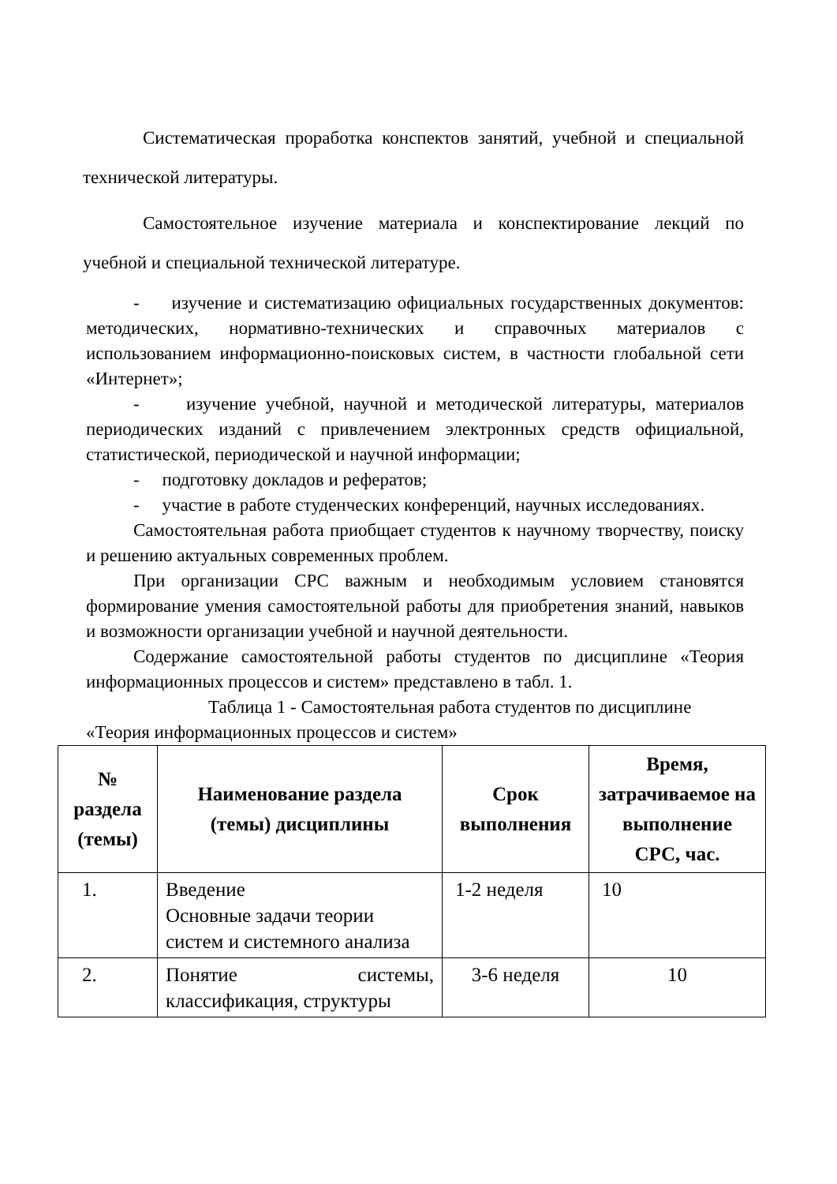Систематическая проработка конспектов занятий, учебной и специальной технической литературы.
Самостоятельное изучение материала и конспектирование лекций по учебной и специальной технической литературе.
- изучение и систематизацию официальных государственных документов: методических, нормативно-технических и справочных материалов с использованием информационно-поисковых систем, в частности глобальной сети «Интернет»;
- изучение учебной, научной и методической литературы, материалов периодических изданий с привлечением электронных средств официальной, статистической, периодической и научной информации;
- подготовку докладов и рефератов;
- участие в работе студенческих конференций, научных исследованиях.
Самостоятельная работа приобщает студентов к научному творчеству, поиску и решению актуальных современных проблем.
При организации СРС важным и необходимым условием становятся формирование умения самостоятельной работы для приобретения знаний, навыков и возможности организации учебной и научной деятельности.
Содержание самостоятельной работы студентов по дисциплине «Теория информационных процессов и систем» представлено в табл. 1.
Таблица 1 - Самостоятельная работа студентов по дисциплине
«Теория информационных процессов и систем»
| № раздела (темы) | Наименование раздела (темы) дисциплины | Срок выполнения | Время, затрачиваемое на выполнение СРС, час. |
| --- | --- | --- | --- |
| 1. | Введение Основные задачи теории систем и системного анализа | 1-2 неделя | 10 |
| 2. | Понятие системы, классификация, структуры | 3-6 неделя | 10 |